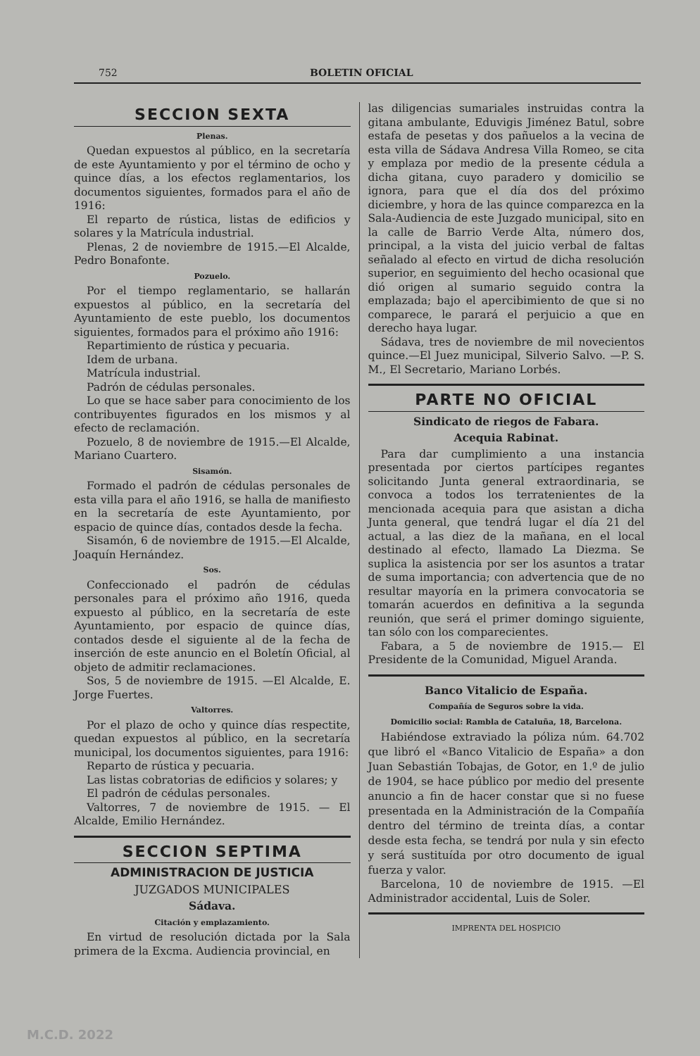752 BOLETIN OFICIAL
SECCION SEXTA
Plenas.
Quedan expuestos al público, en la secretaría de este Ayuntamiento y por el término de ocho y quince días, a los efectos reglamentarios, los documentos siguientes, formados para el año de 1916:
El reparto de rústica, listas de edificios y solares y la Matrícula industrial.
Plenas, 2 de noviembre de 1915.—El Alcalde, Pedro Bonafonte.
Pozuelo.
Por el tiempo reglamentario, se hallarán expuestos al público, en la secretaría del Ayuntamiento de este pueblo, los documentos siguientes, formados para el próximo año 1916:
Repartimiento de rústica y pecuaria.
Idem de urbana.
Matrícula industrial.
Padrón de cédulas personales.
Lo que se hace saber para conocimiento de los contribuyentes figurados en los mismos y al efecto de reclamación.
Pozuelo, 8 de noviembre de 1915.—El Alcalde, Mariano Cuartero.
Sisamón.
Formado el padrón de cédulas personales de esta villa para el año 1916, se halla de manifiesto en la secretaría de este Ayuntamiento, por espacio de quince días, contados desde la fecha.
Sisamón, 6 de noviembre de 1915.—El Alcalde, Joaquín Hernández.
Sos.
Confeccionado el padrón de cédulas personales para el próximo año 1916, queda expuesto al público, en la secretaría de este Ayuntamiento, por espacio de quince días, contados desde el siguiente al de la fecha de inserción de este anuncio en el Boletín Oficial, al objeto de admitir reclamaciones.
Sos, 5 de noviembre de 1915. —El Alcalde, E. Jorge Fuertes.
Valtorres.
Por el plazo de ocho y quince días respectite, quedan expuestos al público, en la secretaría municipal, los documentos siguientes, para 1916:
Reparto de rústica y pecuaria.
Las listas cobratorias de edificios y solares; y
El padrón de cédulas personales.
Valtorres, 7 de noviembre de 1915. — El Alcalde, Emilio Hernández.
SECCION SEPTIMA
ADMINISTRACION DE JUSTICIA
JUZGADOS MUNICIPALES
Sádava.
Citación y emplazamiento.
En virtud de resolución dictada por la Sala primera de la Excma. Audiencia provincial, en
las diligencias sumariales instruidas contra la gitana ambulante, Eduvigis Jiménez Batul, sobre estafa de pesetas y dos pañuelos a la vecina de esta villa de Sádava Andresa Villa Romeo, se cita y emplaza por medio de la presente cédula a dicha gitana, cuyo paradero y domicilio se ignora, para que el día dos del próximo diciembre, y hora de las quince comparezca en la Sala-Audiencia de este Juzgado municipal, sito en la calle de Barrio Verde Alta, número dos, principal, a la vista del juicio verbal de faltas señalado al efecto en virtud de dicha resolución superior, en seguimiento del hecho ocasional que dió origen al sumario seguido contra la emplazada; bajo el apercibimiento de que si no comparece, le parará el perjuicio a que en derecho haya lugar.
Sádava, tres de noviembre de mil novecientos quince.—El Juez municipal, Silverio Salvo. —P. S. M., El Secretario, Mariano Lorbés.
PARTE NO OFICIAL
Sindicato de riegos de Fabara.
Acequia Rabinat.
Para dar cumplimiento a una instancia presentada por ciertos partícipes regantes solicitando Junta general extraordinaria, se convoca a todos los terratenientes de la mencionada acequia para que asistan a dicha Junta general, que tendrá lugar el día 21 del actual, a las diez de la mañana, en el local destinado al efecto, llamado La Diezma. Se suplica la asistencia por ser los asuntos a tratar de suma importancia; con advertencia que de no resultar mayoría en la primera convocatoria se tomarán acuerdos en definitiva a la segunda reunión, que será el primer domingo siguiente, tan sólo con los comparecientes.
Fabara, a 5 de noviembre de 1915.— El Presidente de la Comunidad, Miguel Aranda.
Banco Vitalicio de España.
Compañía de Seguros sobre la vida.
Domicilio social: Rambla de Cataluña, 18, Barcelona.
Habiéndose extraviado la póliza núm. 64.702 que libró el «Banco Vitalicio de España» a don Juan Sebastián Tobajas, de Gotor, en 1.º de julio de 1904, se hace público por medio del presente anuncio a fin de hacer constar que si no fuese presentada en la Administración de la Compañía dentro del término de treinta días, a contar desde esta fecha, se tendrá por nula y sin efecto y será sustituída por otro documento de igual fuerza y valor.
Barcelona, 10 de noviembre de 1915. —El Administrador accidental, Luis de Soler.
IMPRENTA DEL HOSPICIO
M.C.D. 2022